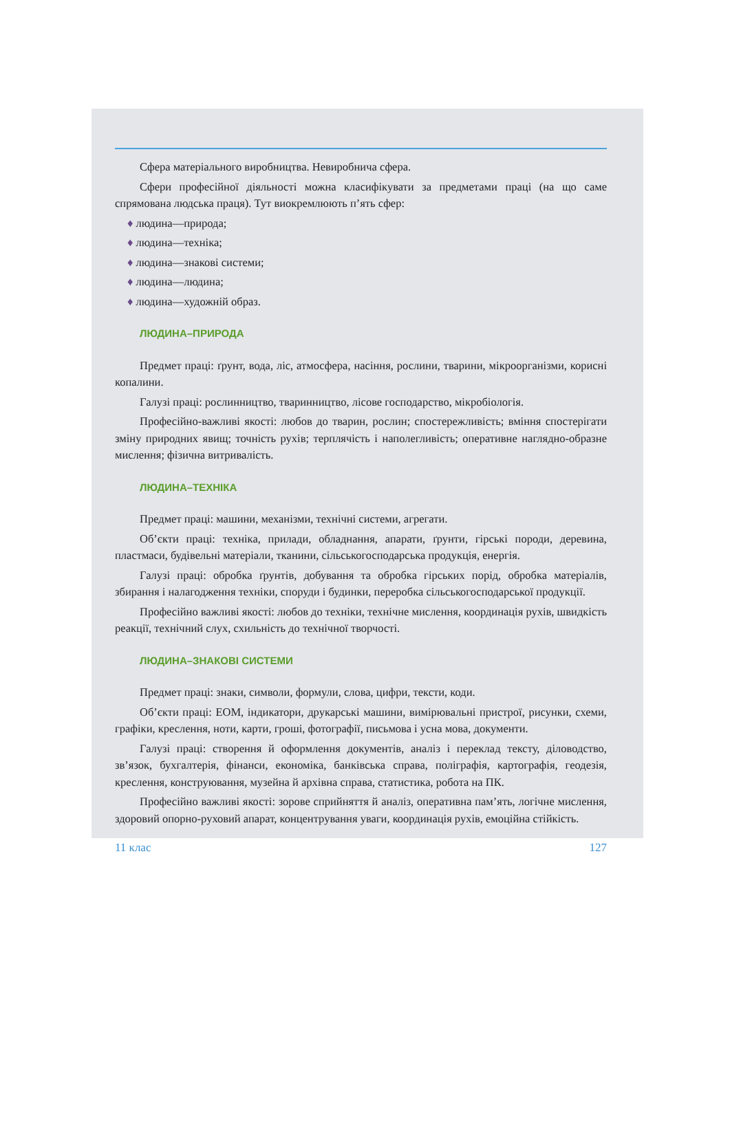Сфера матеріального виробництва. Невиробнича сфера.
Сфери професійної діяльності можна класифікувати за предметами праці (на що саме спрямована людська праця). Тут виокремлюють п’ять сфер:
♦ людина—природа;
♦ людина—техніка;
♦ людина—знакові системи;
♦ людина—людина;
♦ людина—художній образ.
ЛЮДИНА–ПРИРОДА
Предмет праці: ґрунт, вода, ліс, атмосфера, насіння, рослини, тварини, мікроорганізми, корисні копалини.
Галузі праці: рослинництво, тваринництво, лісове господарство, мікробіологія.
Професійно-важливі якості: любов до тварин, рослин; спостережливість; вміння спостерігати зміну природних явищ; точність рухів; терплячість і наполегливість; оперативне наглядно-образне мислення; фізична витривалість.
ЛЮДИНА–ТЕХНІКА
Предмет праці: машини, механізми, технічні системи, агрегати.
Об’єкти праці: техніка, прилади, обладнання, апарати, ґрунти, гірські породи, деревина, пластмаси, будівельні матеріали, тканини, сільськогосподарська продукція, енергія.
Галузі праці: обробка ґрунтів, добування та обробка гірських порід, обробка матеріалів, збирання і налагодження техніки, споруди і будинки, переробка сільськогосподарської продукції.
Професійно важливі якості: любов до техніки, технічне мислення, координація рухів, швидкість реакції, технічний слух, схильність до технічної творчості.
ЛЮДИНА–ЗНАКОВІ СИСТЕМИ
Предмет праці: знаки, символи, формули, слова, цифри, тексти, коди.
Об’єкти праці: ЕОМ, індикатори, друкарські машини, вимірювальні пристрої, рисунки, схеми, графіки, креслення, ноти, карти, гроші, фотографії, письмова і усна мова, документи.
Галузі праці: створення й оформлення документів, аналіз і переклад тексту, діловодство, зв’язок, бухгалтерія, фінанси, економіка, банківська справа, поліграфія, картографія, геодезія, креслення, конструювання, музейна й архівна справа, статистика, робота на ПК.
Професійно важливі якості: зорове сприйняття й аналіз, оперативна пам’ять, логічне мислення, здоровий опорно-руховий апарат, концентрування уваги, координація рухів, емоційна стійкість.
11 клас 127